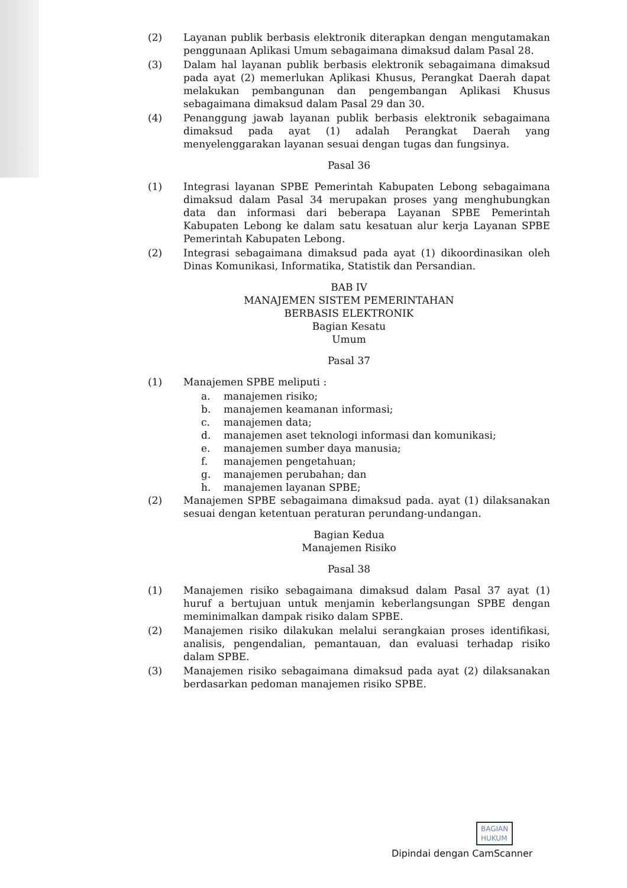(2) Layanan publik berbasis elektronik diterapkan dengan mengutamakan penggunaan Aplikasi Umum sebagaimana dimaksud dalam Pasal 28.
(3) Dalam hal layanan publik berbasis elektronik sebagaimana dimaksud pada ayat (2) memerlukan Aplikasi Khusus, Perangkat Daerah dapat melakukan pembangunan dan pengembangan Aplikasi Khusus sebagaimana dimaksud dalam Pasal 29 dan 30.
(4) Penanggung jawab layanan publik berbasis elektronik sebagaimana dimaksud pada ayat (1) adalah Perangkat Daerah yang menyelenggarakan layanan sesuai dengan tugas dan fungsinya.
Pasal 36
(1) Integrasi layanan SPBE Pemerintah Kabupaten Lebong sebagaimana dimaksud dalam Pasal 34 merupakan proses yang menghubungkan data dan informasi dari beberapa Layanan SPBE Pemerintah Kabupaten Lebong ke dalam satu kesatuan alur kerja Layanan SPBE Pemerintah Kabupaten Lebong.
(2) Integrasi sebagaimana dimaksud pada ayat (1) dikoordinasikan oleh Dinas Komunikasi, Informatika, Statistik dan Persandian.
BAB IV
MANAJEMEN SISTEM PEMERINTAHAN
BERBASIS ELEKTRONIK
Bagian Kesatu
Umum
Pasal 37
(1) Manajemen SPBE meliputi :
a. manajemen risiko;
b. manajemen keamanan informasi;
c. manajemen data;
d. manajemen aset teknologi informasi dan komunikasi;
e. manajemen sumber daya manusia;
f. manajemen pengetahuan;
g. manajemen perubahan; dan
h. manajemen layanan SPBE;
(2) Manajemen SPBE sebagaimana dimaksud pada. ayat (1) dilaksanakan sesuai dengan ketentuan peraturan perundang-undangan.
Bagian Kedua
Manajemen Risiko
Pasal 38
(1) Manajemen risiko sebagaimana dimaksud dalam Pasal 37 ayat (1) huruf a bertujuan untuk menjamin keberlangsungan SPBE dengan meminimalkan dampak risiko dalam SPBE.
(2) Manajemen risiko dilakukan melalui serangkaian proses identifikasi, analisis, pengendalian, pemantauan, dan evaluasi terhadap risiko dalam SPBE.
(3) Manajemen risiko sebagaimana dimaksud pada ayat (2) dilaksanakan berdasarkan pedoman manajemen risiko SPBE.
BAGIAN
HUKUM
Dipindai dengan CamScanner